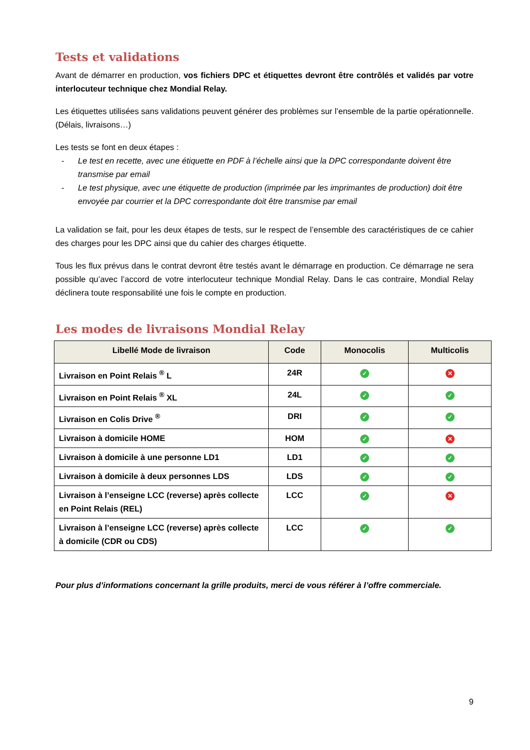Tests et validations
Avant de démarrer en production, vos fichiers DPC et étiquettes devront être contrôlés et validés par votre interlocuteur technique chez Mondial Relay.
Les étiquettes utilisées sans validations peuvent générer des problèmes sur l’ensemble de la partie opérationnelle. (Délais, livraisons…)
Les tests se font en deux étapes :
- Le test en recette, avec une étiquette en PDF à l’échelle ainsi que la DPC correspondante doivent être transmise par email
- Le test physique, avec une étiquette de production (imprimée par les imprimantes de production) doit être envoyée par courrier et la DPC correspondante doit être transmise par email
La validation se fait, pour les deux étapes de tests, sur le respect de l’ensemble des caractéristiques de ce cahier des charges pour les DPC ainsi que du cahier des charges étiquette.
Tous les flux prévus dans le contrat devront être testés avant le démarrage en production. Ce démarrage ne sera possible qu’avec l’accord de votre interlocuteur technique Mondial Relay. Dans le cas contraire, Mondial Relay déclinera toute responsabilité une fois le compte en production.
Les modes de livraisons Mondial Relay
| Libellé Mode de livraison | Code | Monocolis | Multicolis |
| --- | --- | --- | --- |
| Livraison en Point Relais <sup>®</sup> L | 24R | ✓ | ✕ |
| Livraison en Point Relais <sup>®</sup> XL | 24L | ✓ | ✓ |
| Livraison en Colis Drive <sup>®</sup> | DRI | ✓ | ✓ |
| Livraison à domicile HOME | HOM | ✓ | ✕ |
| Livraison à domicile à une personne LD1 | LD1 | ✓ | ✓ |
| Livraison à domicile à deux personnes LDS | LDS | ✓ | ✓ |
| Livraison à l’enseigne LCC (reverse) après collecte en Point Relais (REL) | LCC | ✓ | ✕ |
| Livraison à l’enseigne LCC (reverse) après collecte à domicile (CDR ou CDS) | LCC | ✓ | ✓ |
Pour plus d’informations concernant la grille produits, merci de vous référer à l’offre commerciale.
9